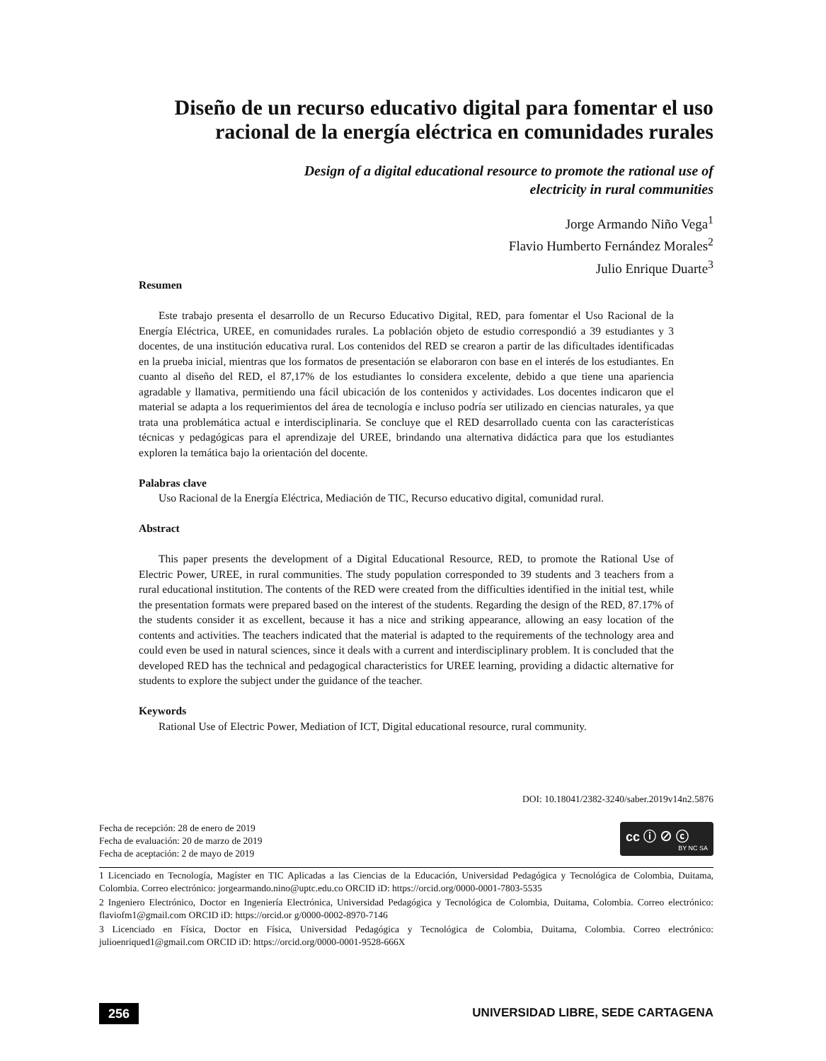Diseño de un recurso educativo digital para fomentar el uso racional de la energía eléctrica en comunidades rurales
Design of a digital educational resource to promote the rational use of electricity in rural communities
Jorge Armando Niño Vega<sup>1</sup>
Flavio Humberto Fernández Morales<sup>2</sup>
Julio Enrique Duarte<sup>3</sup>
Resumen
Este trabajo presenta el desarrollo de un Recurso Educativo Digital, RED, para fomentar el Uso Racional de la Energía Eléctrica, UREE, en comunidades rurales. La población objeto de estudio correspondió a 39 estudiantes y 3 docentes, de una institución educativa rural. Los contenidos del RED se crearon a partir de las dificultades identificadas en la prueba inicial, mientras que los formatos de presentación se elaboraron con base en el interés de los estudiantes. En cuanto al diseño del RED, el 87,17% de los estudiantes lo considera excelente, debido a que tiene una apariencia agradable y llamativa, permitiendo una fácil ubicación de los contenidos y actividades. Los docentes indicaron que el material se adapta a los requerimientos del área de tecnología e incluso podría ser utilizado en ciencias naturales, ya que trata una problemática actual e interdisciplinaria. Se concluye que el RED desarrollado cuenta con las características técnicas y pedagógicas para el aprendizaje del UREE, brindando una alternativa didáctica para que los estudiantes exploren la temática bajo la orientación del docente.
Palabras clave
Uso Racional de la Energía Eléctrica, Mediación de TIC, Recurso educativo digital, comunidad rural.
Abstract
This paper presents the development of a Digital Educational Resource, RED, to promote the Rational Use of Electric Power, UREE, in rural communities. The study population corresponded to 39 students and 3 teachers from a rural educational institution. The contents of the RED were created from the difficulties identified in the initial test, while the presentation formats were prepared based on the interest of the students. Regarding the design of the RED, 87.17% of the students consider it as excellent, because it has a nice and striking appearance, allowing an easy location of the contents and activities. The teachers indicated that the material is adapted to the requirements of the technology area and could even be used in natural sciences, since it deals with a current and interdisciplinary problem. It is concluded that the developed RED has the technical and pedagogical characteristics for UREE learning, providing a didactic alternative for students to explore the subject under the guidance of the teacher.
Keywords
Rational Use of Electric Power, Mediation of ICT, Digital educational resource, rural community.
DOI: 10.18041/2382-3240/saber.2019v14n2.5876
Fecha de recepción: 28 de enero de 2019
Fecha de evaluación: 20 de marzo de 2019
Fecha de aceptación: 2 de mayo de 2019
cc ⓘ ⊘ ⓒ
BY NC SA
1 Licenciado en Tecnología, Magíster en TIC Aplicadas a las Ciencias de la Educación, Universidad Pedagógica y Tecnológica de Colombia, Duitama, Colombia. Correo electrónico: jorgearmando.nino@uptc.edu.co ORCID iD: https://orcid.org/0000-0001-7803-5535
2 Ingeniero Electrónico, Doctor en Ingeniería Electrónica, Universidad Pedagógica y Tecnológica de Colombia, Duitama, Colombia. Correo electrónico: flaviofm1@gmail.com ORCID iD: https://orcid.or g/0000-0002-8970-7146
3 Licenciado en Física, Doctor en Física, Universidad Pedagógica y Tecnológica de Colombia, Duitama, Colombia. Correo electrónico: julioenriqued1@gmail.com ORCID iD: https://orcid.org/0000-0001-9528-666X
256
UNIVERSIDAD LIBRE, SEDE CARTAGENA